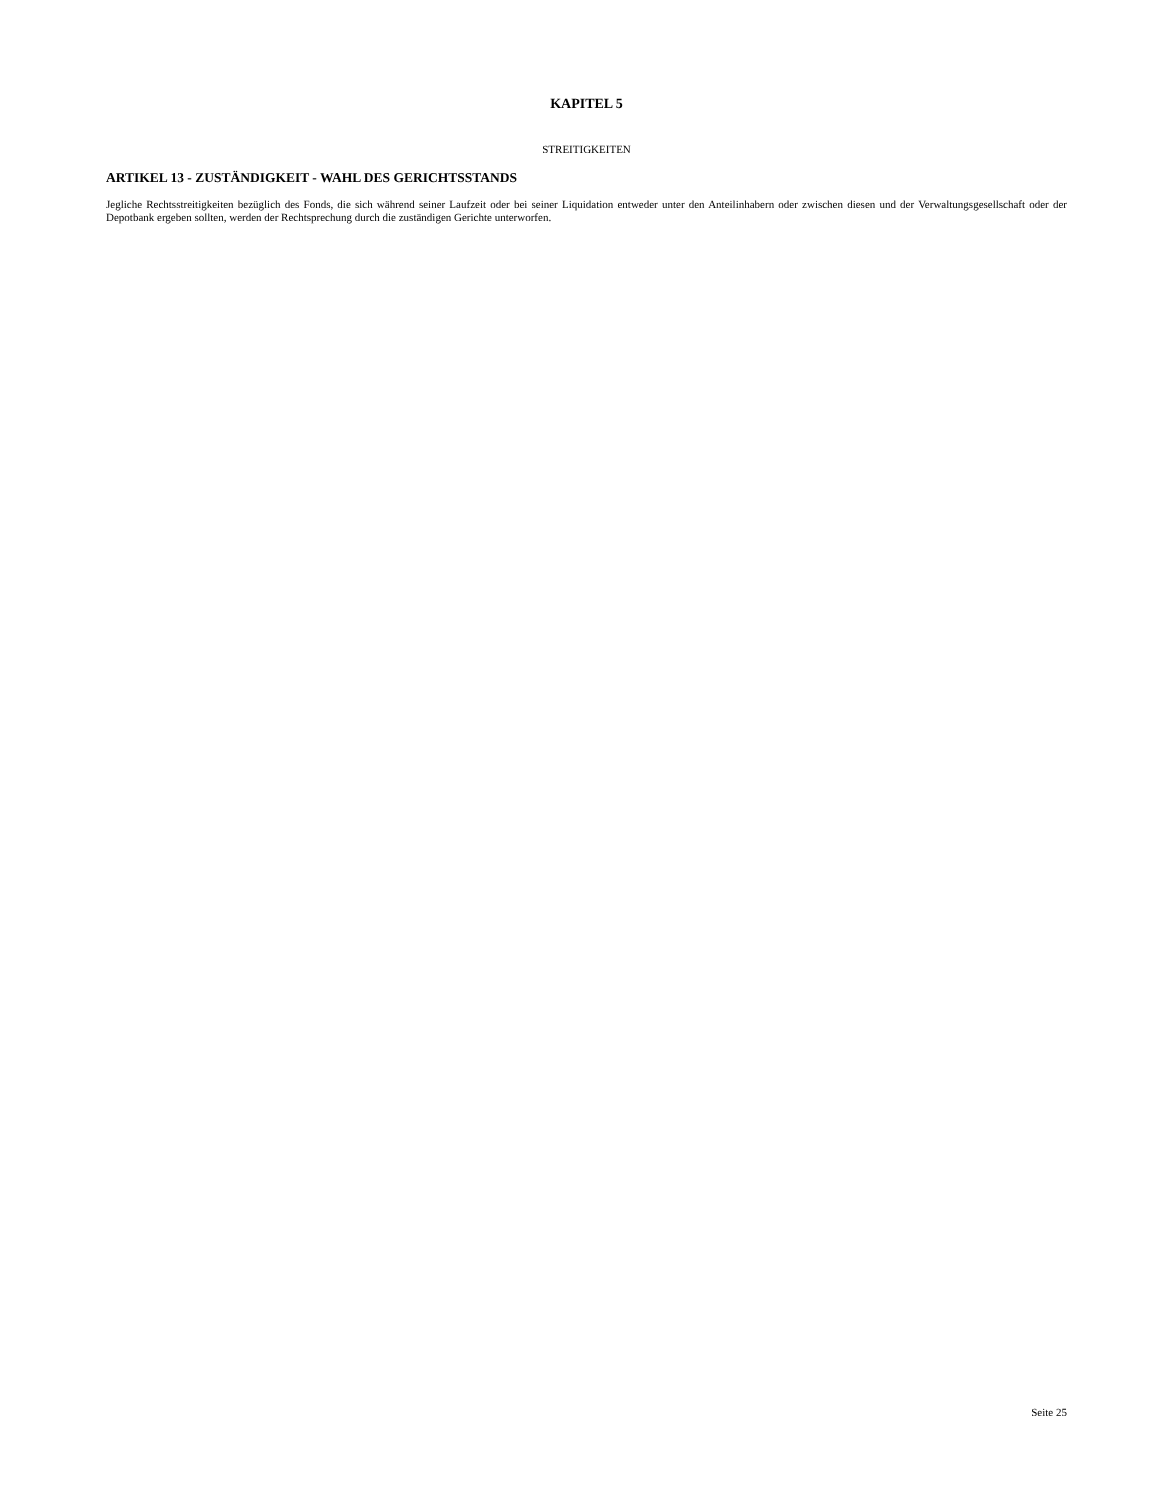KAPITEL 5
STREITIGKEITEN
ARTIKEL 13 - ZUSTÄNDIGKEIT - WAHL DES GERICHTSSTANDS
Jegliche Rechtsstreitigkeiten bezüglich des Fonds, die sich während seiner Laufzeit oder bei seiner Liquidation entweder unter den Anteilinhabern oder zwischen diesen und der Verwaltungsgesellschaft oder der Depotbank ergeben sollten, werden der Rechtsprechung durch die zuständigen Gerichte unterworfen.
Seite 25